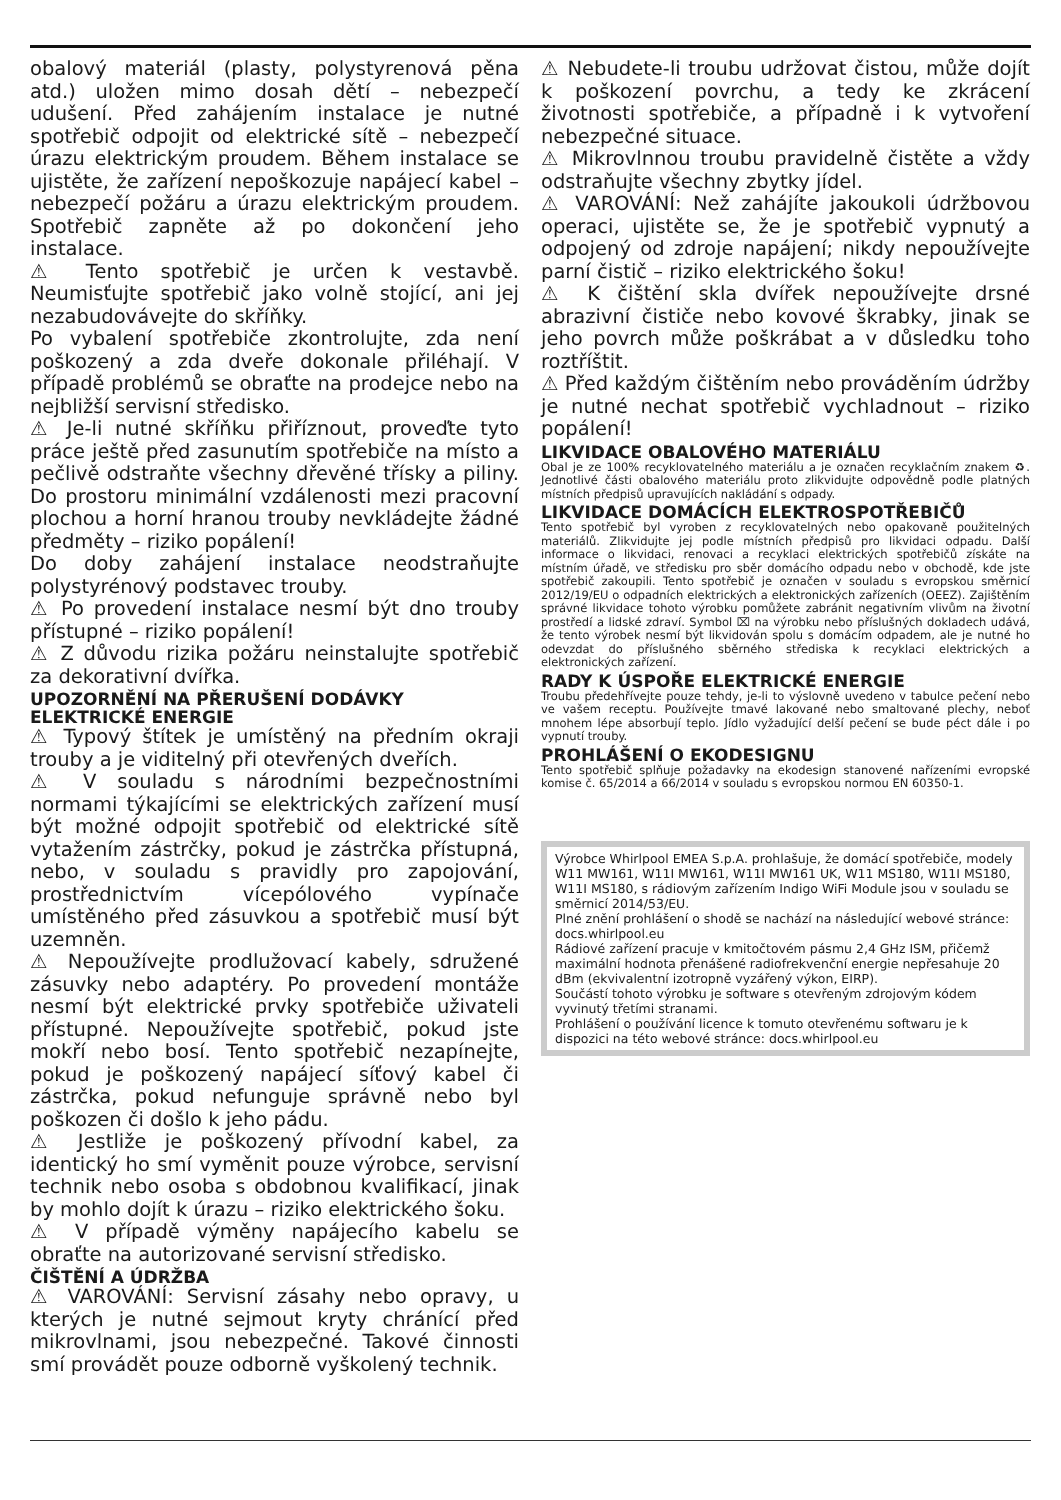obalový materiál (plasty, polystyrenová pěna atd.) uložen mimo dosah dětí – nebezpečí udušení. Před zahájením instalace je nutné spotřebič odpojit od elektrické sítě – nebezpečí úrazu elektrickým proudem. Během instalace se ujistěte, že zařízení nepoškozuje napájecí kabel – nebezpečí požáru a úrazu elektrickým proudem. Spotřebič zapněte až po dokončení jeho instalace.
⚠ Tento spotřebič je určen k vestavbě. Neumisťujte spotřebič jako volně stojící, ani jej nezabudovávejte do skříňky.
Po vybalení spotřebiče zkontrolujte, zda není poškozený a zda dveře dokonale přiléhají. V případě problémů se obraťte na prodejce nebo na nejbližší servisní středisko.
⚠ Je-li nutné skříňku přiříznout, proveďte tyto práce ještě před zasunutím spotřebiče na místo a pečlivě odstraňte všechny dřevěné třísky a piliny. Do prostoru minimální vzdálenosti mezi pracovní plochou a horní hranou trouby nevkládejte žádné předměty – riziko popálení!
Do doby zahájení instalace neodstraňujte polystyrénový podstavec trouby.
⚠ Po provedení instalace nesmí být dno trouby přístupné – riziko popálení!
⚠ Z důvodu rizika požáru neinstalujte spotřebič za dekorativní dvířka.
UPOZORNĚNÍ NA PŘERUŠENÍ DODÁVKY ELEKTRICKÉ ENERGIE
⚠ Typový štítek je umístěný na předním okraji trouby a je viditelný při otevřených dveřích.
⚠ V souladu s národními bezpečnostními normami týkajícími se elektrických zařízení musí být možné odpojit spotřebič od elektrické sítě vytažením zástrčky, pokud je zástrčka přístupná, nebo, v souladu s pravidly pro zapojování, prostřednictvím vícepólového vypínače umístěného před zásuvkou a spotřebič musí být uzemněn.
⚠ Nepoužívejte prodlužovací kabely, sdružené zásuvky nebo adaptéry. Po provedení montáže nesmí být elektrické prvky spotřebiče uživateli přístupné. Nepoužívejte spotřebič, pokud jste mokří nebo bosí. Tento spotřebič nezapínejte, pokud je poškozený napájecí síťový kabel či zástrčka, pokud nefunguje správně nebo byl poškozen či došlo k jeho pádu.
⚠ Jestliže je poškozený přívodní kabel, za identický ho smí vyměnit pouze výrobce, servisní technik nebo osoba s obdobnou kvalifikací, jinak by mohlo dojít k úrazu – riziko elektrického šoku.
⚠ V případě výměny napájecího kabelu se obraťte na autorizované servisní středisko.
ČIŠTĚNÍ A ÚDRŽBA
⚠ VAROVÁNÍ: Servisní zásahy nebo opravy, u kterých je nutné sejmout kryty chránící před mikrovlnami, jsou nebezpečné. Takové činnosti smí provádět pouze odborně vyškolený technik.
⚠ Nebudete-li troubu udržovat čistou, může dojít k poškození povrchu, a tedy ke zkrácení životnosti spotřebiče, a případně i k vytvoření nebezpečné situace.
⚠ Mikrovlnnou troubu pravidelně čistěte a vždy odstraňujte všechny zbytky jídel.
⚠ VAROVÁNÍ: Než zahájíte jakoukoli údržbovou operaci, ujistěte se, že je spotřebič vypnutý a odpojený od zdroje napájení; nikdy nepoužívejte parní čistič – riziko elektrického šoku!
⚠ K čištění skla dvířek nepoužívejte drsné abrazivní čističe nebo kovové škrabky, jinak se jeho povrch může poškrábat a v důsledku toho roztříštit.
⚠ Před každým čištěním nebo prováděním údržby je nutné nechat spotřebič vychladnout – riziko popálení!
LIKVIDACE OBALOVÉHO MATERIÁLU
Obal je ze 100% recyklovatelného materiálu a je označen recyklačním znakem ♻. Jednotlivé části obalového materiálu proto zlikvidujte odpovědně podle platných místních předpisů upravujících nakládání s odpady.
LIKVIDACE DOMÁCÍCH ELEKTROSPOTŘEBIČŮ
Tento spotřebič byl vyroben z recyklovatelných nebo opakovaně použitelných materiálů. Zlikvidujte jej podle místních předpisů pro likvidaci odpadu. Další informace o likvidaci, renovaci a recyklaci elektrických spotřebičů získáte na místním úřadě, ve středisku pro sběr domácího odpadu nebo v obchodě, kde jste spotřebič zakoupili. Tento spotřebič je označen v souladu s evropskou směrnicí 2012/19/EU o odpadních elektrických a elektronických zařízeních (OEEZ). Zajištěním správné likvidace tohoto výrobku pomůžete zabránit negativním vlivům na životní prostředí a lidské zdraví. Symbol ⌧ na výrobku nebo příslušných dokladech udává, že tento výrobek nesmí být likvidován spolu s domácím odpadem, ale je nutné ho odevzdat do příslušného sběrného střediska k recyklaci elektrických a elektronických zařízení.
RADY K ÚSPOŘE ELEKTRICKÉ ENERGIE
Troubu předehřívejte pouze tehdy, je-li to výslovně uvedeno v tabulce pečení nebo ve vašem receptu. Používejte tmavé lakované nebo smaltované plechy, neboť mnohem lépe absorbují teplo. Jídlo vyžadující delší pečení se bude péct dále i po vypnutí trouby.
PROHLÁŠENÍ O EKODESIGNU
Tento spotřebič splňuje požadavky na ekodesign stanovené nařízeními evropské komise č. 65/2014 a 66/2014 v souladu s evropskou normou EN 60350-1.
Výrobce Whirlpool EMEA S.p.A. prohlašuje, že domácí spotřebiče, modely W11 MW161, W11I MW161, W11I MW161 UK, W11 MS180, W11I MS180, W11I MS180, s rádiovým zařízením Indigo WiFi Module jsou v souladu se směrnicí 2014/53/EU.
Plné znění prohlášení o shodě se nachází na následující webové stránce: docs.whirlpool.eu
Rádiové zařízení pracuje v kmitočtovém pásmu 2,4 GHz ISM, přičemž maximální hodnota přenášené radiofrekvenční energie nepřesahuje 20 dBm (ekvivalentní izotropně vyzářený výkon, EIRP).
Součástí tohoto výrobku je software s otevřeným zdrojovým kódem vyvinutý třetími stranami.
Prohlášení o používání licence k tomuto otevřenému softwaru je k dispozici na této webové stránce: docs.whirlpool.eu